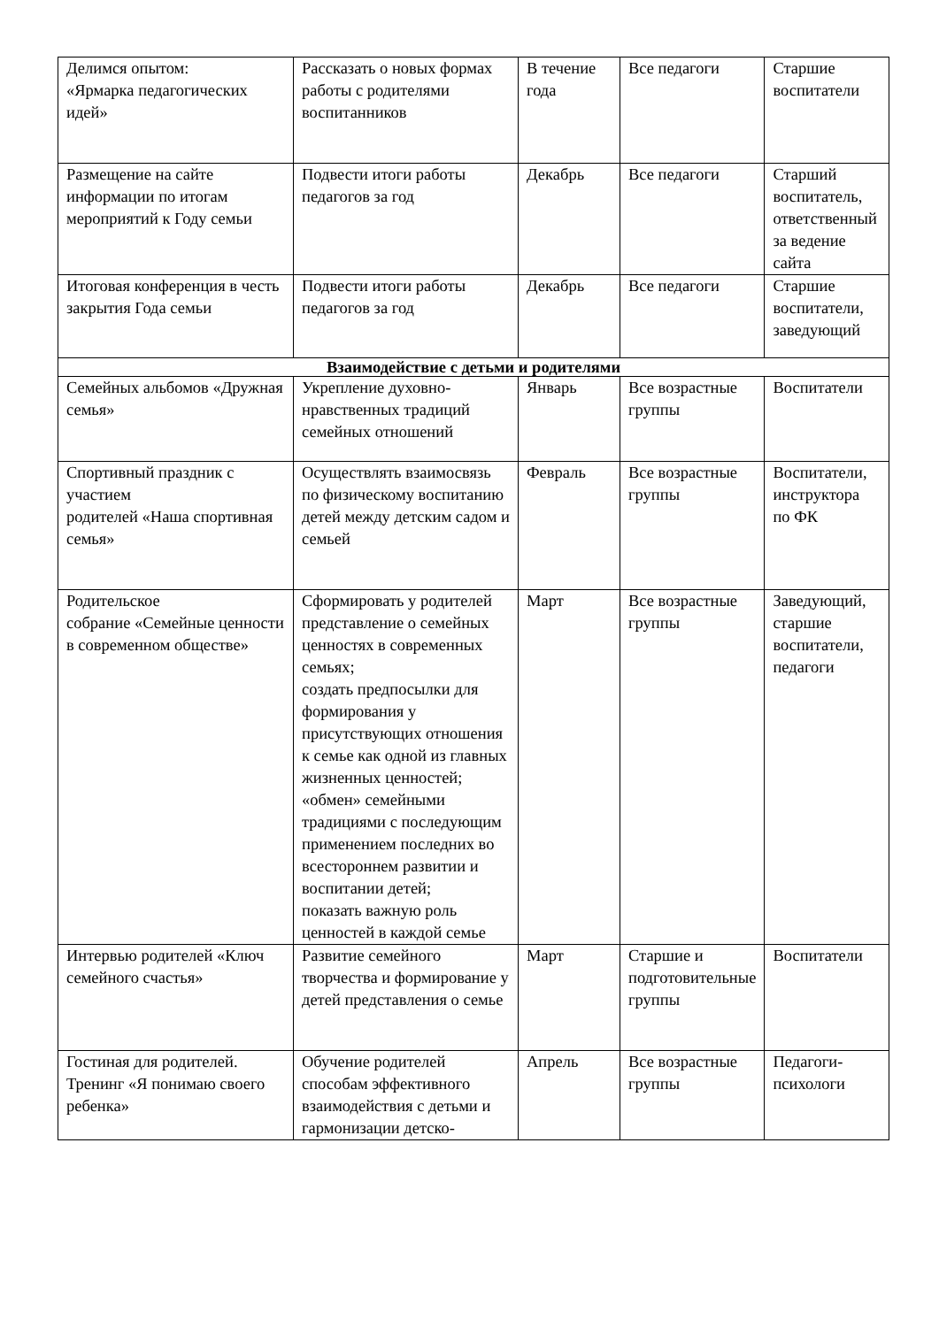| Делимся опытом: «Ярмарка педагогических идей» | Рассказать о новых формах работы с родителями воспитанников | В течение года | Все педагоги | Старшие воспитатели |
| Размещение на сайте информации по итогам мероприятий к Году семьи | Подвести итоги работы педагогов за год | Декабрь | Все педагоги | Старший воспитатель, ответственный за ведение сайта |
| Итоговая конференция в честь закрытия Года семьи | Подвести итоги работы педагогов за год | Декабрь | Все педагоги | Старшие воспитатели, заведующий |
| Взаимодействие с детьми и родителями | | | | |
| Семейных альбомов «Дружная семья» | Укрепление духовно-нравственных традиций семейных отношений | Январь | Все возрастные группы | Воспитатели |
| Спортивный праздник с участием родителей «Наша спортивная семья» | Осуществлять взаимосвязь по физическому воспитанию детей между детским садом и семьей | Февраль | Все возрастные группы | Воспитатели, инструктора по ФК |
| Родительское собрание «Семейные ценности в современном обществе» | Сформировать у родителей представление о семейных ценностях в современных семьях; создать предпосылки для формирования у присутствующих отношения к семье как одной из главных жизненных ценностей; «обмен» семейными традициями с последующим применением последних во всестороннем развитии и воспитании детей; показать важную роль ценностей в каждой семье | Март | Все возрастные группы | Заведующий, старшие воспитатели, педагоги |
| Интервью родителей «Ключ семейного счастья» | Развитие семейного творчества и формирование у детей представления о семье | Март | Старшие и подготовительные группы | Воспитатели |
| Гостиная для родителей. Тренинг «Я понимаю своего ребенка» | Обучение родителей способам эффективного взаимодействия с детьми и гармонизации детско- | Апрель | Все возрастные группы | Педагоги-психологи |